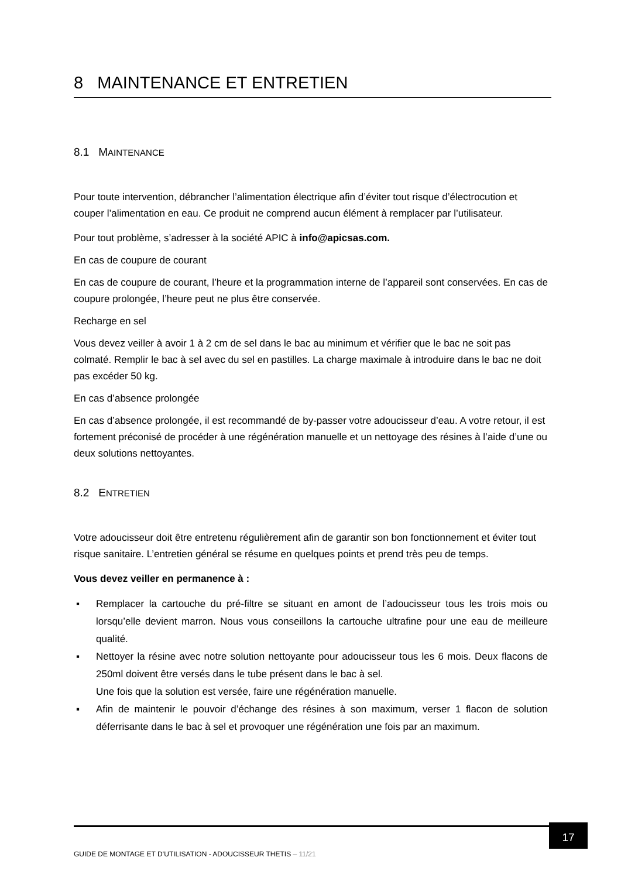8 MAINTENANCE ET ENTRETIEN
8.1 MAINTENANCE
Pour toute intervention, débrancher l’alimentation électrique afin d’éviter tout risque d’électrocution et couper l’alimentation en eau. Ce produit ne comprend aucun élément à remplacer par l’utilisateur.
Pour tout problème, s’adresser à la société APIC à info@apicsas.com.
En cas de coupure de courant
En cas de coupure de courant, l’heure et la programmation interne de l’appareil sont conservées. En cas de coupure prolongée, l’heure peut ne plus être conservée.
Recharge en sel
Vous devez veiller à avoir 1 à 2 cm de sel dans le bac au minimum et vérifier que le bac ne soit pas colmaté. Remplir le bac à sel avec du sel en pastilles. La charge maximale à introduire dans le bac ne doit pas excéder 50 kg.
En cas d’absence prolongée
En cas d’absence prolongée, il est recommandé de by-passer votre adoucisseur d’eau. A votre retour, il est fortement préconisé de procéder à une régénération manuelle et un nettoyage des résines à l’aide d’une ou deux solutions nettoyantes.
8.2 ENTRETIEN
Votre adoucisseur doit être entretenu régulièrement afin de garantir son bon fonctionnement et éviter tout risque sanitaire. L’entretien général se résume en quelques points et prend très peu de temps.
Vous devez veiller en permanence à :
▪ Remplacer la cartouche du pré-filtre se situant en amont de l’adoucisseur tous les trois mois ou lorsqu’elle devient marron. Nous vous conseillons la cartouche ultrafine pour une eau de meilleure qualité.
▪ Nettoyer la résine avec notre solution nettoyante pour adoucisseur tous les 6 mois. Deux flacons de 250ml doivent être versés dans le tube présent dans le bac à sel.
Une fois que la solution est versée, faire une régénération manuelle.
▪ Afin de maintenir le pouvoir d’échange des résines à son maximum, verser 1 flacon de solution déferrisante dans le bac à sel et provoquer une régénération une fois par an maximum.
17
GUIDE DE MONTAGE ET D’UTILISATION - ADOUCISSEUR THETIS – 11/21